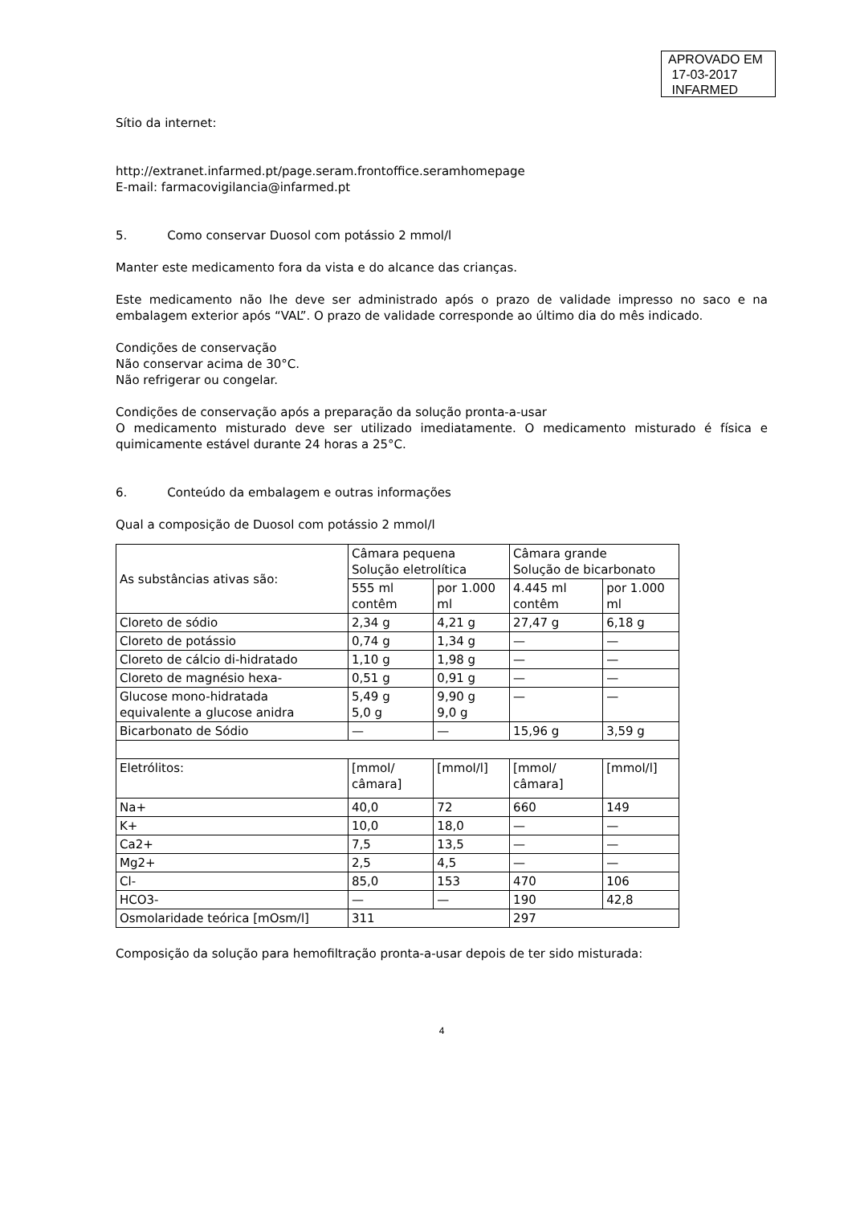APROVADO EM
17-03-2017
INFARMED
Sítio da internet:
http://extranet.infarmed.pt/page.seram.frontoffice.seramhomepage
E-mail: farmacovigilancia@infarmed.pt
5. Como conservar Duosol com potássio 2 mmol/l
Manter este medicamento fora da vista e do alcance das crianças.
Este medicamento não lhe deve ser administrado após o prazo de validade impresso no saco e na embalagem exterior após “VAL”. O prazo de validade corresponde ao último dia do mês indicado.
Condições de conservação
Não conservar acima de 30°C.
Não refrigerar ou congelar.
Condições de conservação após a preparação da solução pronta-a-usar
O medicamento misturado deve ser utilizado imediatamente. O medicamento misturado é física e quimicamente estável durante 24 horas a 25°C.
6. Conteúdo da embalagem e outras informações
Qual a composição de Duosol com potássio 2 mmol/l
| As substâncias ativas são: | Câmara pequena Solução eletrolítica | | Câmara grande Solução de bicarbonato | |
| | 555 ml contêm | por 1.000 ml | 4.445 ml contêm | por 1.000 ml |
| Cloreto de sódio | 2,34 g | 4,21 g | 27,47 g | 6,18 g |
| Cloreto de potássio | 0,74 g | 1,34 g | — | — |
| Cloreto de cálcio di-hidratado | 1,10 g | 1,98 g | — | — |
| Cloreto de magnésio hexa- | 0,51 g | 0,91 g | — | — |
| Glucose mono-hidratada equivalente a glucose anidra | 5,49 g 5,0 g | 9,90 g 9,0 g | — | — |
| Bicarbonato de Sódio | — | — | 15,96 g | 3,59 g |
| Eletrólitos: | [mmol/ câmara] | [mmol/l] | [mmol/ câmara] | [mmol/l] |
| Na+ | 40,0 | 72 | 660 | 149 |
| K+ | 10,0 | 18,0 | — | — |
| Ca2+ | 7,5 | 13,5 | — | — |
| Mg2+ | 2,5 | 4,5 | — | — |
| Cl- | 85,0 | 153 | 470 | 106 |
| HCO3- | — | — | 190 | 42,8 |
| Osmolaridade teórica [mOsm/l] | 311 | | 297 | |
Composição da solução para hemofiltração pronta-a-usar depois de ter sido misturada:
4